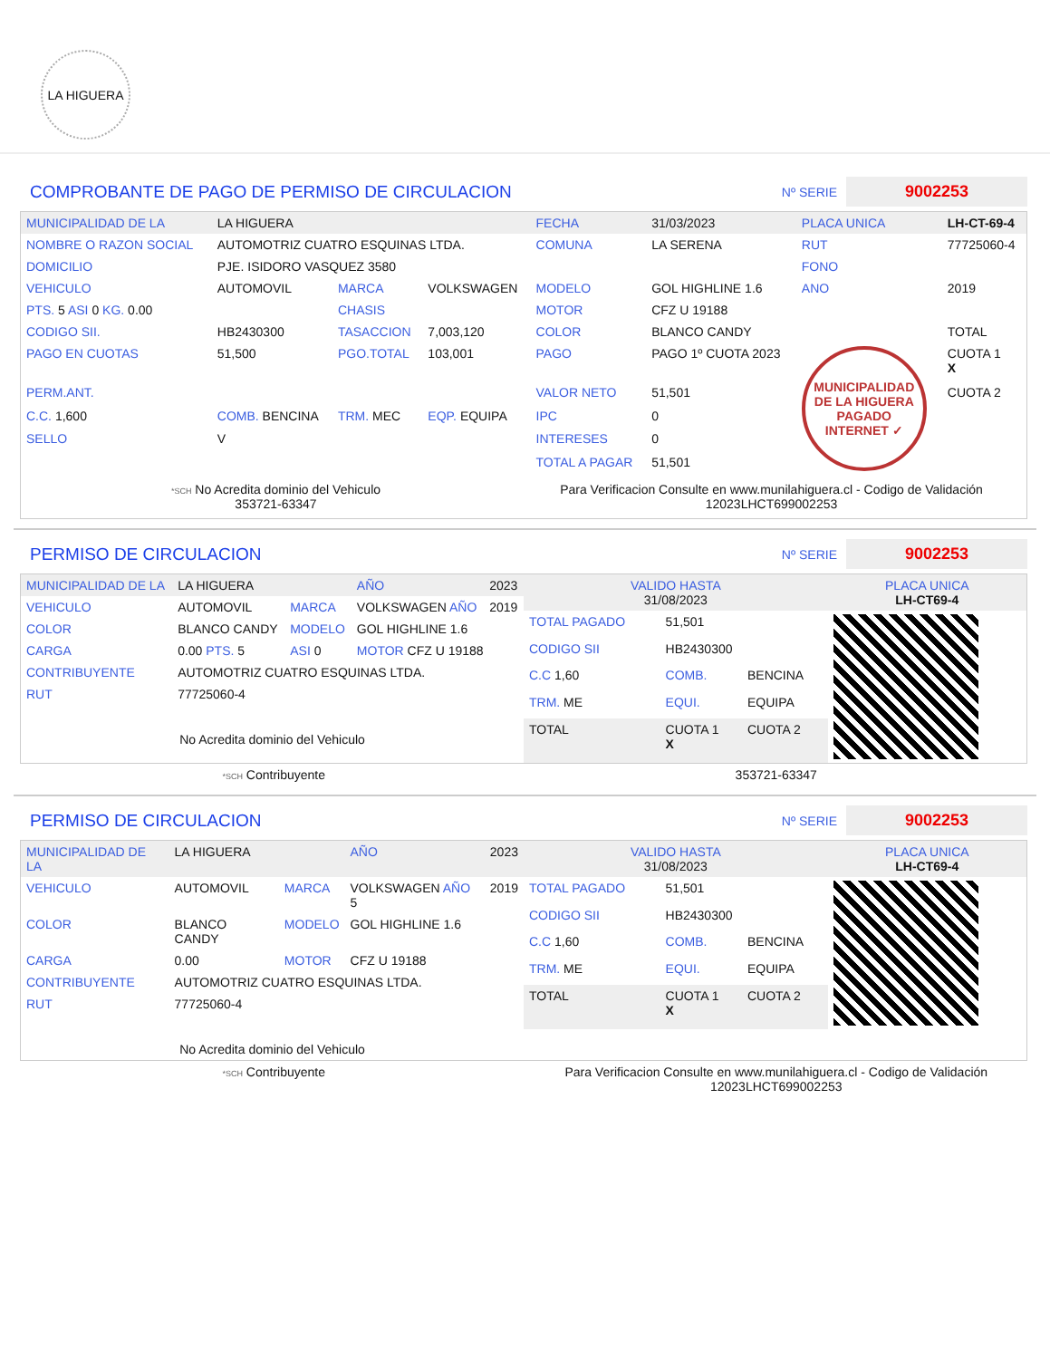LA HIGUERA
COMPROBANTE DE PAGO DE PERMISO DE CIRCULACION
Nº SERIE 9002253
| MUNICIPALIDAD DE LA | LA HIGUERA | | | FECHA | 31/03/2023 | PLACA UNICA | LH-CT-69-4 |
| NOMBRE O RAZON SOCIAL | AUTOMOTRIZ CUATRO ESQUINAS LTDA. | | | COMUNA | LA SERENA | RUT | 77725060-4 |
| DOMICILIO | PJE. ISIDORO VASQUEZ 3580 | | | | | FONO | |
| VEHICULO | AUTOMOVIL | MARCA | VOLKSWAGEN | MODELO | GOL HIGHLINE 1.6 | ANO | 2019 |
| PTS. 5 ASI 0 KG. 0.00 | | CHASIS | | MOTOR | CFZ U 19188 | | |
| CODIGO SII. | HB2430300 | TASACCION | 7,003,120 | COLOR | BLANCO CANDY | | TOTAL |
| PAGO EN CUOTAS | 51,500 | PGO.TOTAL | 103,001 | PAGO | PAGO 1º CUOTA 2023 | MUNICIPALIDAD DE LA HIGUERA PAGADO INTERNET ✓ | CUOTA 1 X |
| PERM.ANT. | | | | VALOR NETO | 51,501 | | CUOTA 2 |
| C.C. 1,600 | COMB. BENCINA | TRM. MEC | EQP. EQUIPA | IPC | 0 | | |
| SELLO | V | | | INTERESES | 0 | | |
| | | | | TOTAL A PAGAR | 51,501 | | |
*SCH No Acredita dominio del Vehiculo
353721-63347
Para Verificacion Consulte en www.munilahiguera.cl - Codigo de Validación
12023LHCT699002253
PERMISO DE CIRCULACION
Nº SERIE 9002253
| MUNICIPALIDAD DE LA | LA HIGUERA | | AÑO | 2023 |
| VEHICULO | AUTOMOVIL | MARCA | VOLKSWAGEN AÑO | 2019 |
| COLOR | BLANCO CANDY | MODELO | GOL HIGHLINE 1.6 | |
| CARGA | 0.00 PTS. 5 | ASI 0 | MOTOR CFZ U 19188 | |
| CONTRIBUYENTE | AUTOMOTRIZ CUATRO ESQUINAS LTDA. | | | |
| RUT | 77725060-4 | | | |
| No Acredita dominio del Vehiculo | | | | |
| VALIDO HASTA 31/08/2023 | | | PLACA UNICA LH-CT69-4 |
| TOTAL PAGADO | 51,501 | | |
| CODIGO SII | HB2430300 | | |
| C.C 1,60 | COMB. | BENCINA | |
| TRM. ME | EQUI. | EQUIPA | |
| TOTAL | CUOTA 1 X | CUOTA 2 | |
*SCH Contribuyente 353721-63347
PERMISO DE CIRCULACION
Nº SERIE 9002253
| MUNICIPALIDAD DE LA | LA HIGUERA | | AÑO | 2023 |
| VEHICULO | AUTOMOVIL | MARCA | VOLKSWAGEN AÑO 5 | 2019 |
| COLOR | BLANCO CANDY | MODELO | GOL HIGHLINE 1.6 | |
| CARGA | 0.00 | MOTOR | CFZ U 19188 | |
| CONTRIBUYENTE | AUTOMOTRIZ CUATRO ESQUINAS LTDA. | | | |
| RUT | 77725060-4 | | | |
| No Acredita dominio del Vehiculo | | | | |
| VALIDO HASTA 31/08/2023 | | | PLACA UNICA LH-CT69-4 |
| TOTAL PAGADO | 51,501 | | |
| CODIGO SII | HB2430300 | | |
| C.C 1,60 | COMB. | BENCINA | |
| TRM. ME | EQUI. | EQUIPA | |
| TOTAL | CUOTA 1 X | CUOTA 2 | |
*SCH Contribuyente Para Verificacion Consulte en www.munilahiguera.cl - Codigo de Validación
12023LHCT699002253